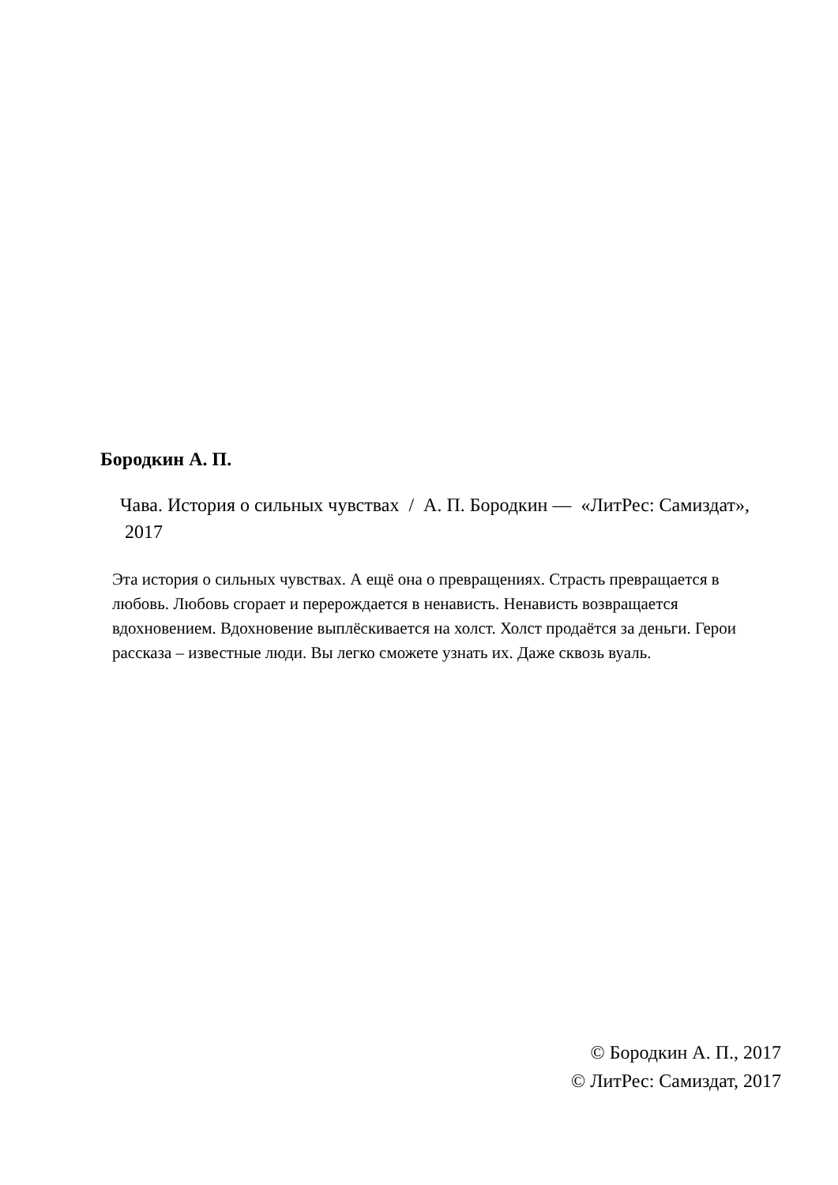Бородкин А. П.
Чава. История о сильных чувствах / А. П. Бородкин — «ЛитРес: Самиздат», 2017
Эта история о сильных чувствах. А ещё она о превращениях. Страсть превращается в любовь. Любовь сгорает и перерождается в ненависть. Ненависть возвращается вдохновением. Вдохновение выплёскивается на холст. Холст продаётся за деньги. Герои рассказа – известные люди. Вы легко сможете узнать их. Даже сквозь вуаль.
© Бородкин А. П., 2017
© ЛитРес: Самиздат, 2017